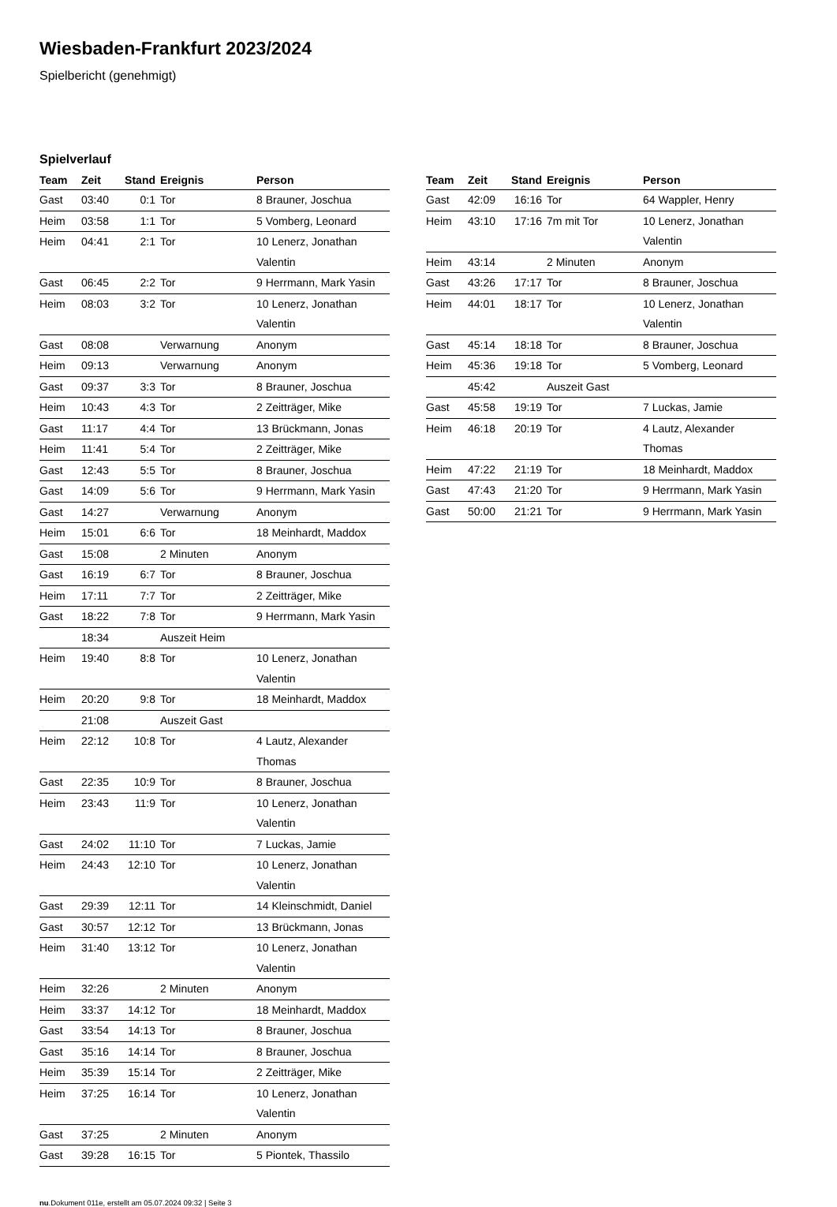Wiesbaden-Frankfurt 2023/2024
Spielbericht (genehmigt)
Spielverlauf
| Team | Zeit | Stand | Ereignis | Person |
| --- | --- | --- | --- | --- |
| Gast | 03:40 | 0:1 | Tor | 8 Brauner, Joschua |
| Heim | 03:58 | 1:1 | Tor | 5 Vomberg, Leonard |
| Heim | 04:41 | 2:1 | Tor | 10 Lenerz, Jonathan Valentin |
| Gast | 06:45 | 2:2 | Tor | 9 Herrmann, Mark Yasin |
| Heim | 08:03 | 3:2 | Tor | 10 Lenerz, Jonathan Valentin |
| Gast | 08:08 | | Verwarnung | Anonym |
| Heim | 09:13 | | Verwarnung | Anonym |
| Gast | 09:37 | 3:3 | Tor | 8 Brauner, Joschua |
| Heim | 10:43 | 4:3 | Tor | 2 Zeitträger, Mike |
| Gast | 11:17 | 4:4 | Tor | 13 Brückmann, Jonas |
| Heim | 11:41 | 5:4 | Tor | 2 Zeitträger, Mike |
| Gast | 12:43 | 5:5 | Tor | 8 Brauner, Joschua |
| Gast | 14:09 | 5:6 | Tor | 9 Herrmann, Mark Yasin |
| Gast | 14:27 | | Verwarnung | Anonym |
| Heim | 15:01 | 6:6 | Tor | 18 Meinhardt, Maddox |
| Gast | 15:08 | | 2 Minuten | Anonym |
| Gast | 16:19 | 6:7 | Tor | 8 Brauner, Joschua |
| Heim | 17:11 | 7:7 | Tor | 2 Zeitträger, Mike |
| Gast | 18:22 | 7:8 | Tor | 9 Herrmann, Mark Yasin |
| | 18:34 | | Auszeit Heim | |
| Heim | 19:40 | 8:8 | Tor | 10 Lenerz, Jonathan Valentin |
| Heim | 20:20 | 9:8 | Tor | 18 Meinhardt, Maddox |
| | 21:08 | | Auszeit Gast | |
| Heim | 22:12 | 10:8 | Tor | 4 Lautz, Alexander Thomas |
| Gast | 22:35 | 10:9 | Tor | 8 Brauner, Joschua |
| Heim | 23:43 | 11:9 | Tor | 10 Lenerz, Jonathan Valentin |
| Gast | 24:02 | 11:10 | Tor | 7 Luckas, Jamie |
| Heim | 24:43 | 12:10 | Tor | 10 Lenerz, Jonathan Valentin |
| Gast | 29:39 | 12:11 | Tor | 14 Kleinschmidt, Daniel |
| Gast | 30:57 | 12:12 | Tor | 13 Brückmann, Jonas |
| Heim | 31:40 | 13:12 | Tor | 10 Lenerz, Jonathan Valentin |
| Heim | 32:26 | | 2 Minuten | Anonym |
| Heim | 33:37 | 14:12 | Tor | 18 Meinhardt, Maddox |
| Gast | 33:54 | 14:13 | Tor | 8 Brauner, Joschua |
| Gast | 35:16 | 14:14 | Tor | 8 Brauner, Joschua |
| Heim | 35:39 | 15:14 | Tor | 2 Zeitträger, Mike |
| Heim | 37:25 | 16:14 | Tor | 10 Lenerz, Jonathan Valentin |
| Gast | 37:25 | | 2 Minuten | Anonym |
| Gast | 39:28 | 16:15 | Tor | 5 Piontek, Thassilo |
| Team | Zeit | Stand | Ereignis | Person |
| --- | --- | --- | --- | --- |
| Gast | 42:09 | 16:16 | Tor | 64 Wappler, Henry |
| Heim | 43:10 | 17:16 | 7m mit Tor | 10 Lenerz, Jonathan Valentin |
| Heim | 43:14 | | 2 Minuten | Anonym |
| Gast | 43:26 | 17:17 | Tor | 8 Brauner, Joschua |
| Heim | 44:01 | 18:17 | Tor | 10 Lenerz, Jonathan Valentin |
| Gast | 45:14 | 18:18 | Tor | 8 Brauner, Joschua |
| Heim | 45:36 | 19:18 | Tor | 5 Vomberg, Leonard |
| | 45:42 | | Auszeit Gast | |
| Gast | 45:58 | 19:19 | Tor | 7 Luckas, Jamie |
| Heim | 46:18 | 20:19 | Tor | 4 Lautz, Alexander Thomas |
| Heim | 47:22 | 21:19 | Tor | 18 Meinhardt, Maddox |
| Gast | 47:43 | 21:20 | Tor | 9 Herrmann, Mark Yasin |
| Gast | 50:00 | 21:21 | Tor | 9 Herrmann, Mark Yasin |
nu.Dokument 011e, erstellt am 05.07.2024 09:32 | Seite 3